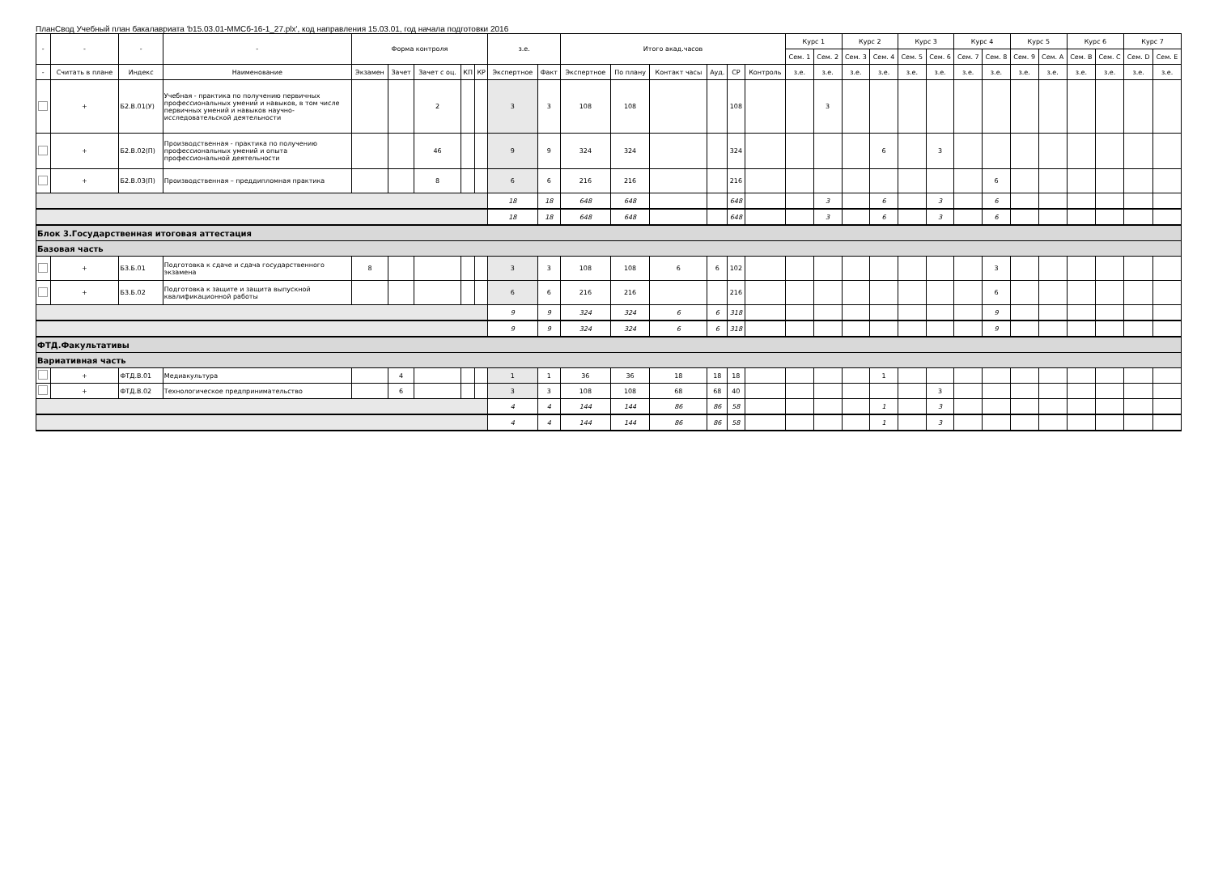ПланСвод Учебный план бакалавриата 'b15.03.01-ММСб-16-1_27.plx', код направления 15.03.01, год начала подготовки 2016
| - | - | - | - | Форма контроля | | | | | з.е. | | Итого акад.часов | | | | | | Курс 1 | | Курс 2 | | Курс 3 | | Курс 4 | | Курс 5 | | Курс 6 | | Курс 7 | |
| --- | --- | --- | --- | --- | --- | --- | --- | --- | --- | --- | --- | --- | --- | --- | --- | --- | --- | --- | --- | --- | --- | --- | --- | --- | --- | --- | --- | --- | --- | --- |
| | | | | | | | | | | | | | | | | | Сем. 1 | Сем. 2 | Сем. 3 | Сем. 4 | Сем. 5 | Сем. 6 | Сем. 7 | Сем. 8 | Сем. 9 | Сем. A | Сем. B | Сем. C | Сем. D | Сем. E |
| - | Считать в плане | Индекс | Наименование | Экзамен | Зачет | Зачет с оц. | КП | КР | Экспертное | Факт | Экспертное | По плану | Контакт часы | Ауд. | СР | Контроль | з.е. | з.е. | з.е. | з.е. | з.е. | з.е. | з.е. | з.е. | з.е. | з.е. | з.е. | з.е. | з.е. | з.е. |
| | + | Б2.В.01(У) | Учебная - практика по получению первичных профессиональных умений и навыков, в том числе первичных умений и навыков научно-исследовательской деятельности | | | 2 | | | 3 | 3 | 108 | 108 | | | 108 | | | 3 | | | | | | | | | | | | |
| | + | Б2.В.02(П) | Производственная - практика по получению профессиональных умений и опыта профессиональной деятельности | | | 46 | | | 9 | 9 | 324 | 324 | | | 324 | | | | | 6 | | 3 | | | | | | | | |
| | + | Б2.В.03(П) | Производственная – преддипломная практика | | | 8 | | | 6 | 6 | 216 | 216 | | | 216 | | | | | | | | | 6 | | | | | | |
| | | | | | | | | | 18 | 18 | 648 | 648 | | | 648 | | | 3 | | 6 | | 3 | | 6 | | | | | | |
| | | | | | | | | | 18 | 18 | 648 | 648 | | | 648 | | | 3 | | 6 | | 3 | | 6 | | | | | | |
| Блок 3.Государственная итоговая аттестация | | | | | | | | | | | | | | | | | | | | | | | | | | | | | | |
| Базовая часть | | | | | | | | | | | | | | | | | | | | | | | | | | | | | | |
| | + | Б3.Б.01 | Подготовка к сдаче и сдача государственного экзамена | 8 | | | | | 3 | 3 | 108 | 108 | 6 | 6 | 102 | | | | | | | | | 3 | | | | | | |
| | + | Б3.Б.02 | Подготовка к защите и защита выпускной квалификационной работы | | | | | | 6 | 6 | 216 | 216 | | | 216 | | | | | | | | | 6 | | | | | | |
| | | | | | | | | | 9 | 9 | 324 | 324 | 6 | 6 | 318 | | | | | | | | | 9 | | | | | | |
| | | | | | | | | | 9 | 9 | 324 | 324 | 6 | 6 | 318 | | | | | | | | | 9 | | | | | | |
| ФТД.Факультативы | | | | | | | | | | | | | | | | | | | | | | | | | | | | | | |
| Вариативная часть | | | | | | | | | | | | | | | | | | | | | | | | | | | | | | |
| | + | ФТД.В.01 | Медиакультура | | 4 | | | | 1 | 1 | 36 | 36 | 18 | 18 | 18 | | | | | 1 | | | | | | | | | | |
| | + | ФТД.В.02 | Технологическое предпринимательство | | 6 | | | | 3 | 3 | 108 | 108 | 68 | 68 | 40 | | | | | | | 3 | | | | | | | | |
| | | | | | | | | | 4 | 4 | 144 | 144 | 86 | 86 | 58 | | | | | 1 | | 3 | | | | | | | | |
| | | | | | | | | | 4 | 4 | 144 | 144 | 86 | 86 | 58 | | | | | 1 | | 3 | | | | | | | | |